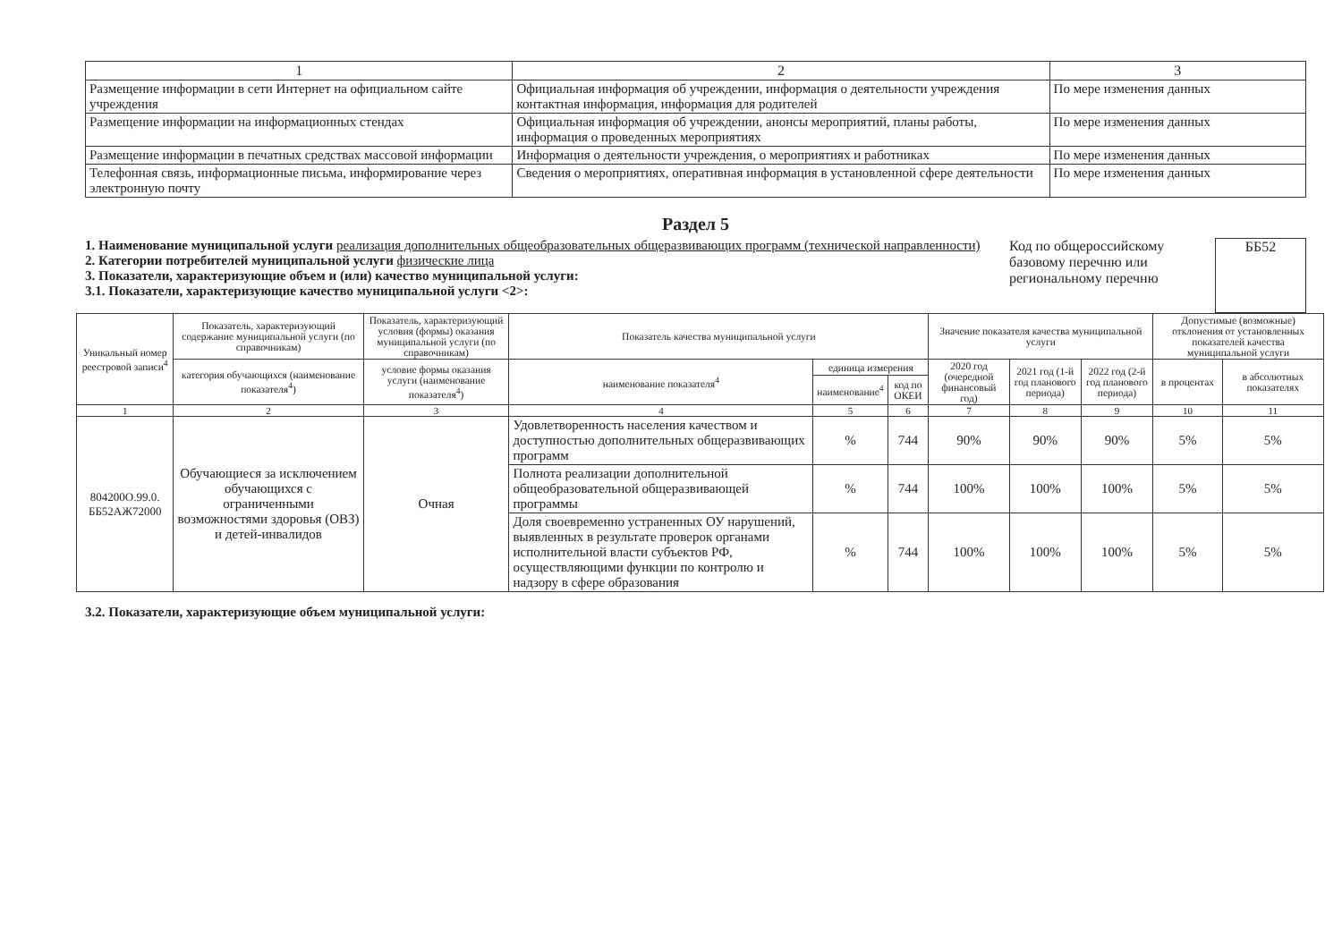| 1 | 2 | 3 |
| --- | --- | --- |
| Размещение информации в сети Интернет на официальном сайте учреждения | Официальная информация об учреждении, информация о деятельности учреждения контактная информация, информация для родителей | По мере изменения данных |
| Размещение информации на информационных стендах | Официальная информация об учреждении, анонсы мероприятий, планы работы, информация о проведенных мероприятиях | По мере изменения данных |
| Размещение информации в печатных средствах массовой информации | Информация о деятельности учреждения, о мероприятиях и работниках | По мере изменения данных |
| Телефонная связь, информационные письма, информирование через электронную почту | Сведения о мероприятиях, оперативная информация в установленной сфере деятельности | По мере изменения данных |
Раздел 5
1. Наименование муниципальной услуги реализация дополнительных общеобразовательных общеразвивающих программ (технической направленности)
2. Категории потребителей муниципальной услуги физические лица
3. Показатели, характеризующие объем и (или) качество муниципальной услуги:
3.1. Показатели, характеризующие качество муниципальной услуги <2>:
Код по общероссийскому базовому перечню или региональному перечню
ББ52
| Уникальный номер реестровой записи<sup>4</sup> | Показатель, характеризующий содержание муниципальной услуги (по справочникам) | Показатель, характеризующий условия (формы) оказания муниципальной услуги (по справочникам) | Показатель качества муниципальной услуги | | | Значение показателя качества муниципальной услуги | | | Допустимые (возможные) отклонения от установленных показателей качества муниципальной услуги | |
| --- | --- | --- | --- | --- | --- | --- | --- | --- | --- | --- |
| | категория обучающихся (наименование показателя<sup>4</sup>) | условие формы оказания услуги (наименование показателя<sup>4</sup>) | наименование показателя<sup>4</sup> | единица измерения | | 2020 год (очередной финансовый год) | 2021 год (1-й год планового периода) | 2022 год (2-й год планового периода) | в процентах | в абсолютных показателях |
| | | | | наименование<sup>4</sup> | код по ОКЕИ | | | | | |
| 1 | 2 | 3 | 4 | 5 | 6 | 7 | 8 | 9 | 10 | 11 |
| 804200О.99.0. ББ52АЖ72000 | Обучающиеся за исключением обучающихся с ограниченными возможностями здоровья (ОВЗ) и детей-инвалидов | Очная | Удовлетворенность населения качеством и доступностью дополнительных общеразвивающих программ | % | 744 | 90% | 90% | 90% | 5% | 5% |
| | | | Полнота реализации дополнительной общеобразовательной общеразвивающей программы | % | 744 | 100% | 100% | 100% | 5% | 5% |
| | | | Доля своевременно устраненных ОУ нарушений, выявленных в результате проверок органами исполнительной власти субъектов РФ, осуществляющими функции по контролю и надзору в сфере образования | % | 744 | 100% | 100% | 100% | 5% | 5% |
3.2. Показатели, характеризующие объем муниципальной услуги: